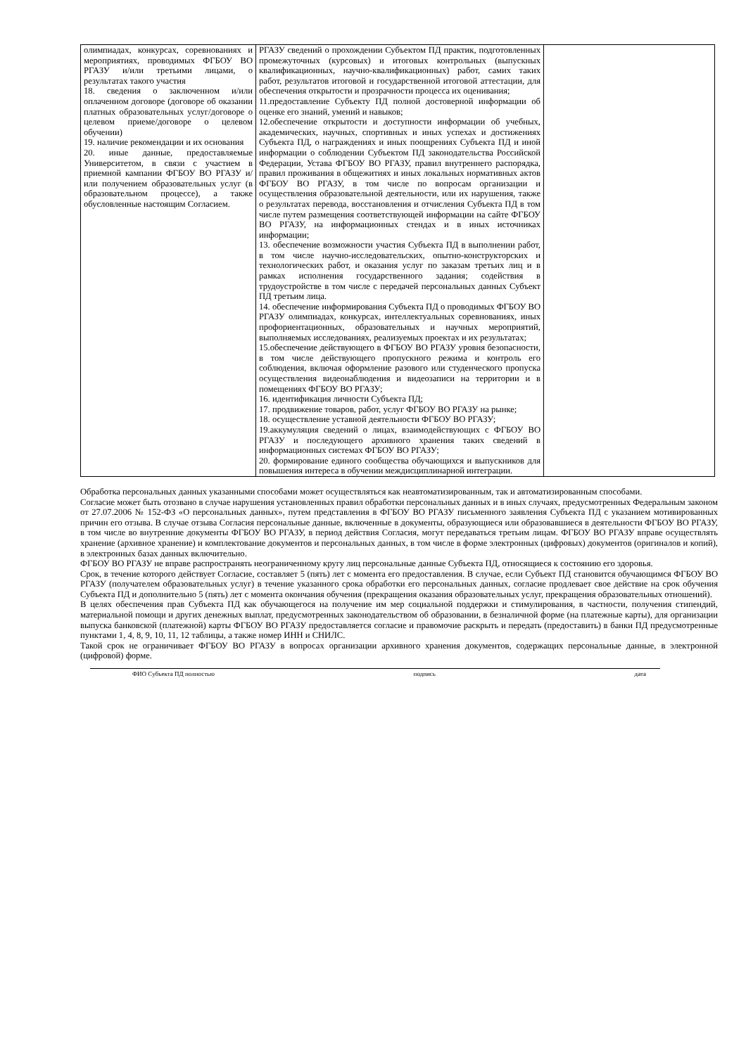| олимпиадах, конкурсах, соревнованиях и мероприятиях, проводимых ФГБОУ ВО РГАЗУ и/или третьими лицами, о результатах такого участия 18. сведения о заключенном и/или оплаченном договоре (договоре об оказании платных образовательных услуг/договоре о целевом приеме/договоре о целевом обучении) 19. наличие рекомендации и их основания 20. иные данные, предоставляемые Университетом, в связи с участием в приемной кампании ФГБОУ ВО РГАЗУ и/или получением образовательных услуг (в образовательном процессе), а также обусловленные настоящим Согласием. | РГАЗУ сведений о прохождении Субъектом ПД практик, подготовленных промежуточных (курсовых) и итоговых контрольных (выпускных квалификационных, научно-квалификационных) работ, самих таких работ, результатов итоговой и государственной итоговой аттестации, для обеспечения открытости и прозрачности процесса их оценивания; 11.предоставление Субъекту ПД полной достоверной информации об оценке его знаний, умений и навыков; 12.обеспечение открытости и доступности информации об учебных, академических, научных, спортивных и иных успехах и достижениях Субъекта ПД, о награждениях и иных поощрениях Субъекта ПД и иной информации о соблюдении Субъектом ПД законодательства Российской Федерации, Устава ФГБОУ ВО РГАЗУ, правил внутреннего распорядка, правил проживания в общежитиях и иных локальных нормативных актов ФГБОУ ВО РГАЗУ, в том числе по вопросам организации и осуществления образовательной деятельности, или их нарушения, также о результатах перевода, восстановления и отчисления Субъекта ПД в том числе путем размещения соответствующей информации на сайте ФГБОУ ВО РГАЗУ, на информационных стендах и в иных источниках информации; 13. обеспечение возможности участия Субъекта ПД в выполнении работ, в том числе научно-исследовательских, опытно-конструкторских и технологических работ, и оказания услуг по заказам третьих лиц и в рамках исполнения государственного задания; содействия в трудоустройстве в том числе с передачей персональных данных Субъект ПД третьим лица. 14. обеспечение информирования Субъекта ПД о проводимых ФГБОУ ВО РГАЗУ олимпиадах, конкурсах, интеллектуальных соревнованиях, иных профориентационных, образовательных и научных мероприятий, выполняемых исследованиях, реализуемых проектах и их результатах; 15.обеспечение действующего в ФГБОУ ВО РГАЗУ уровня безопасности, в том числе действующего пропускного режима и контроль его соблюдения, включая оформление разового или студенческого пропуска осуществления видеонаблюдения и видеозаписи на территории и в помещениях ФГБОУ ВО РГАЗУ; 16. идентификация личности Субъекта ПД; 17. продвижение товаров, работ, услуг ФГБОУ ВО РГАЗУ на рынке; 18. осуществление уставной деятельности ФГБОУ ВО РГАЗУ; 19.аккумуляция сведений о лицах, взаимодействующих с ФГБОУ ВО РГАЗУ и последующего архивного хранения таких сведений в информационных системах ФГБОУ ВО РГАЗУ; 20. формирование единого сообщества обучающихся и выпускников для повышения интереса в обучении междисциплинарной интеграции. | |
Обработка персональных данных указанными способами может осуществляться как неавтоматизированным, так и автоматизированным способами.
Согласие может быть отозвано в случае нарушения установленных правил обработки персональных данных и в иных случаях, предусмотренных Федеральным законом от 27.07.2006 № 152-ФЗ «О персональных данных», путем представления в ФГБОУ ВО РГАЗУ письменного заявления Субъекта ПД с указанием мотивированных причин его отзыва. В случае отзыва Согласия персональные данные, включенные в документы, образующиеся или образовавшиеся в деятельности ФГБОУ ВО РГАЗУ, в том числе во внутренние документы ФГБОУ ВО РГАЗУ, в период действия Согласия, могут передаваться третьим лицам. ФГБОУ ВО РГАЗУ вправе осуществлять хранение (архивное хранение) и комплектование документов и персональных данных, в том числе в форме электронных (цифровых) документов (оригиналов и копий), в электронных базах данных включительно.
ФГБОУ ВО РГАЗУ не вправе распространять неограниченному кругу лиц персональные данные Субъекта ПД, относящиеся к состоянию его здоровья.
Срок, в течение которого действует Согласие, составляет 5 (пять) лет с момента его предоставления. В случае, если Субъект ПД становится обучающимся ФГБОУ ВО РГАЗУ (получателем образовательных услуг) в течение указанного срока обработки его персональных данных, согласие продлевает свое действие на срок обучения Субъекта ПД и дополнительно 5 (пять) лет с момента окончания обучения (прекращения оказания образовательных услуг, прекращения образовательных отношений).
В целях обеспечения прав Субъекта ПД как обучающегося на получение им мер социальной поддержки и стимулирования, в частности, получения стипендий, материальной помощи и других денежных выплат, предусмотренных законодательством об образовании, в безналичной форме (на платежные карты), для организации выпуска банковской (платежной) карты ФГБОУ ВО РГАЗУ предоставляется согласие и правомочие раскрыть и передать (предоставить) в банки ПД предусмотренные пунктами 1, 4, 8, 9, 10, 11, 12 таблицы, а также номер ИНН и СНИЛС.
Такой срок не ограничивает ФГБОУ ВО РГАЗУ в вопросах организации архивного хранения документов, содержащих персональные данные, в электронной (цифровой) форме.
ФИО Субъекта ПД полностью подпись дата